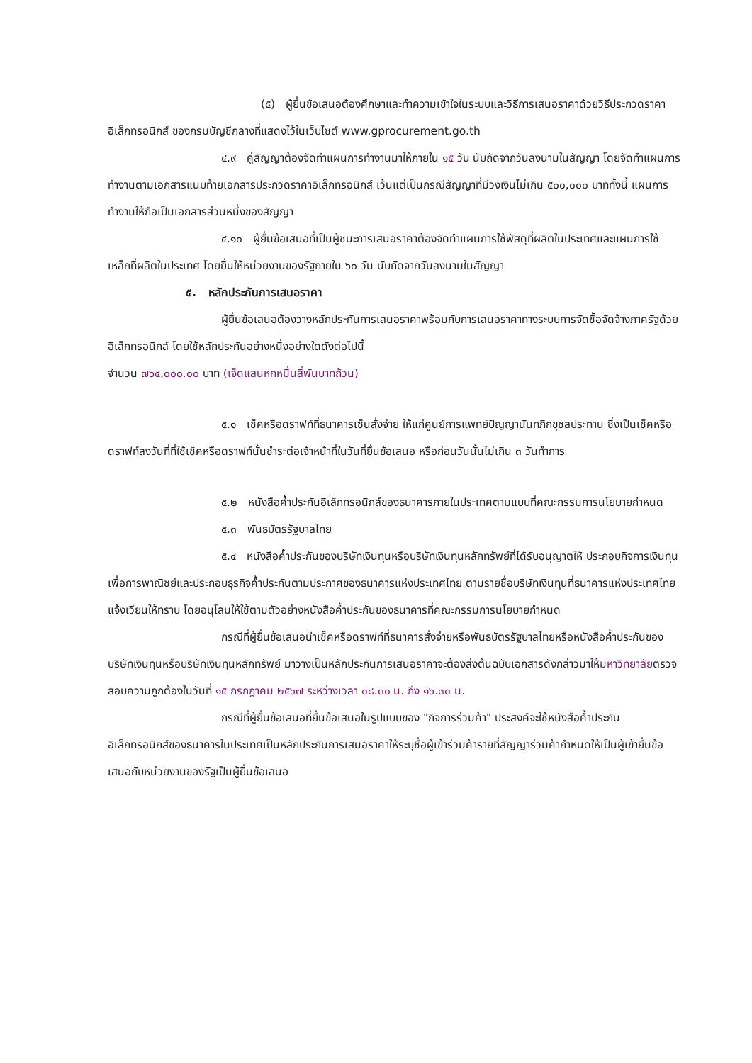(๕) ผู้ยื่นข้อเสนอต้องศึกษาและทำความเข้าใจในระบบและวิธีการเสนอราคาด้วยวิธีประกวดราคาอิเล็กทรอนิกส์ ของกรมบัญชีกลางที่แสดงไว้ในเว็บไซต์ www.gprocurement.go.th
๔.๙ คู่สัญญาต้องจัดทำแผนการทำงานมาให้ภายใน ๑๕ วัน นับถัดจากวันลงนามในสัญญา โดยจัดทำแผนการทำงานตามเอกสารแนบท้ายเอกสารประกวดราคาอิเล็กทรอนิกส์ เว้นแต่เป็นกรณีสัญญาที่มีวงเงินไม่เกิน ๕๐๐,๐๐๐ บาททั้งนี้ แผนการทำงานให้ถือเป็นเอกสารส่วนหนึ่งของสัญญา
๔.๑๐ ผู้ยื่นข้อเสนอที่เป็นผู้ชนะการเสนอราคาต้องจัดทำแผนการใช้พัสดุที่ผลิตในประเทศและแผนการใช้เหล็กที่ผลิตในประเทศ โดยยื่นให้หน่วยงานของรัฐภายใน ๖๐ วัน นับถัดจากวันลงนามในสัญญา
๕. หลักประกันการเสนอราคา
ผู้ยื่นข้อเสนอต้องวางหลักประกันการเสนอราคาพร้อมกับการเสนอราคาทางระบบการจัดซื้อจัดจ้างภาครัฐด้วยอิเล็กทรอนิกส์ โดยใช้หลักประกันอย่างหนึ่งอย่างใดดังต่อไปนี้
จำนวน ๗๖๔,๐๐๐.๐๐ บาท (เจ็ดแสนหกหมื่นสี่พันบาทถ้วน)
๕.๑ เช็คหรือดราฟท์ที่ธนาคารเซ็นสั่งจ่าย ให้แก่ศูนย์การแพทย์ปัญญานันทภิกขุชลประทาน ซึ่งเป็นเช็คหรือดราฟท์ลงวันที่ที่ใช้เช็คหรือดราฟท์นั้นชำระต่อเจ้าหน้าที่ในวันที่ยื่นข้อเสนอ หรือก่อนวันนั้นไม่เกิน ๓ วันทำการ
๕.๒ หนังสือค้ำประกันอิเล็กทรอนิกส์ของธนาคารภายในประเทศตามแบบที่คณะกรรมการนโยบายกำหนด
๕.๓ พันธบัตรรัฐบาลไทย
๕.๔ หนังสือค้ำประกันของบริษัทเงินทุนหรือบริษัทเงินทุนหลักทรัพย์ที่ได้รับอนุญาตให้ ประกอบกิจการเงินทุนเพื่อการพาณิชย์และประกอบธุรกิจค้ำประกันตามประกาศของธนาคารแห่งประเทศไทย ตามรายชื่อบริษัทเงินทุนที่ธนาคารแห่งประเทศไทยแจ้งเวียนให้ทราบ โดยอนุโลมให้ใช้ตามตัวอย่างหนังสือค้ำประกันของธนาคารที่คณะกรรมการนโยบายกำหนด
กรณีที่ผู้ยื่นข้อเสนอนำเช็คหรือดราฟท์ที่ธนาคารสั่งจ่ายหรือพันธบัตรรัฐบาลไทยหรือหนังสือค้ำประกันของบริษัทเงินทุนหรือบริษัทเงินทุนหลักทรัพย์ มาวางเป็นหลักประกันการเสนอราคาจะต้องส่งต้นฉบับเอกสารดังกล่าวมาให้มหาวิทยาลัยตรวจสอบความถูกต้องในวันที่ ๑๕ กรกฎาคม ๒๕๖๗ ระหว่างเวลา ๐๘.๓๐ น. ถึง ๑๖.๓๐ น.
กรณีที่ผู้ยื่นข้อเสนอที่ยื่นข้อเสนอในรูปแบบของ "กิจการร่วมค้า" ประสงค์จะใช้หนังสือค้ำประกันอิเล็กทรอนิกส์ของธนาคารในประเทศเป็นหลักประกันการเสนอราคาให้ระบุชื่อผู้เข้าร่วมค้ารายที่สัญญาร่วมค้ากำหนดให้เป็นผู้เข้ายื่นข้อเสนอกับหน่วยงานของรัฐเป็นผู้ยื่นข้อเสนอ